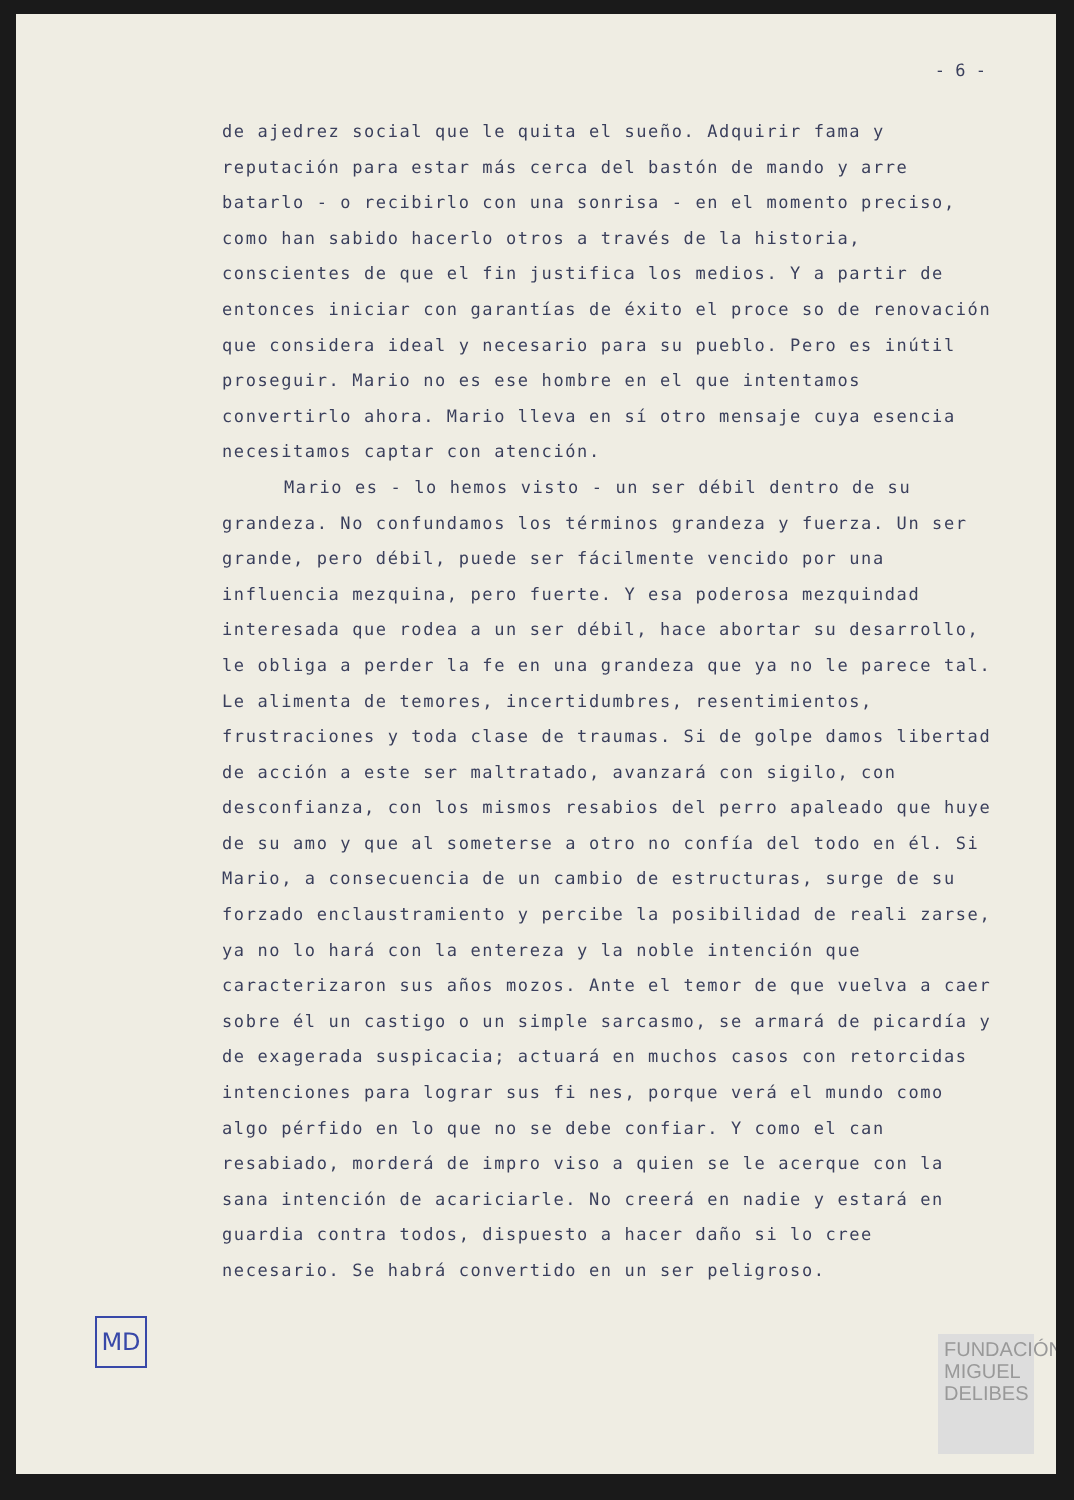- 6 -
de ajedrez social que le quita el sueño. Adquirir fama y reputación para estar más cerca del bastón de mando y arre batarlo - o recibirlo con una sonrisa - en el momento preciso, como han sabido hacerlo otros a través de la historia, conscientes de que el fin justifica los medios. Y a partir de entonces iniciar con garantías de éxito el proce so de renovación que considera ideal y necesario para su pueblo. Pero es inútil proseguir. Mario no es ese hombre en el que intentamos convertirlo ahora. Mario lleva en sí otro mensaje cuya esencia necesitamos captar con atención.
Mario es - lo hemos visto - un ser débil dentro de su grandeza. No confundamos los términos grandeza y fuerza. Un ser grande, pero débil, puede ser fácilmente vencido por una influencia mezquina, pero fuerte. Y esa poderosa mezquindad interesada que rodea a un ser débil, hace abortar su desarrollo, le obliga a perder la fe en una grandeza que ya no le parece tal. Le alimenta de temores, incertidumbres, resentimientos, frustraciones y toda clase de traumas. Si de golpe damos libertad de acción a este ser maltratado, avanzará con sigilo, con desconfianza, con los mismos resabios del perro apaleado que huye de su amo y que al someterse a otro no confía del todo en él. Si Mario, a consecuencia de un cambio de estructuras, surge de su forzado enclaustramiento y percibe la posibilidad de reali zarse, ya no lo hará con la entereza y la noble intención que caracterizaron sus años mozos. Ante el temor de que vuelva a caer sobre él un castigo o un simple sarcasmo, se armará de picardía y de exagerada suspicacia; actuará en muchos casos con retorcidas intenciones para lograr sus fi nes, porque verá el mundo como algo pérfido en lo que no se debe confiar. Y como el can resabiado, morderá de impro viso a quien se le acerque con la sana intención de acariciarle. No creerá en nadie y estará en guardia contra todos, dispuesto a hacer daño si lo cree necesario. Se habrá convertido en un ser peligroso.
MD
FUNDACIÓN MIGUEL DELIBES